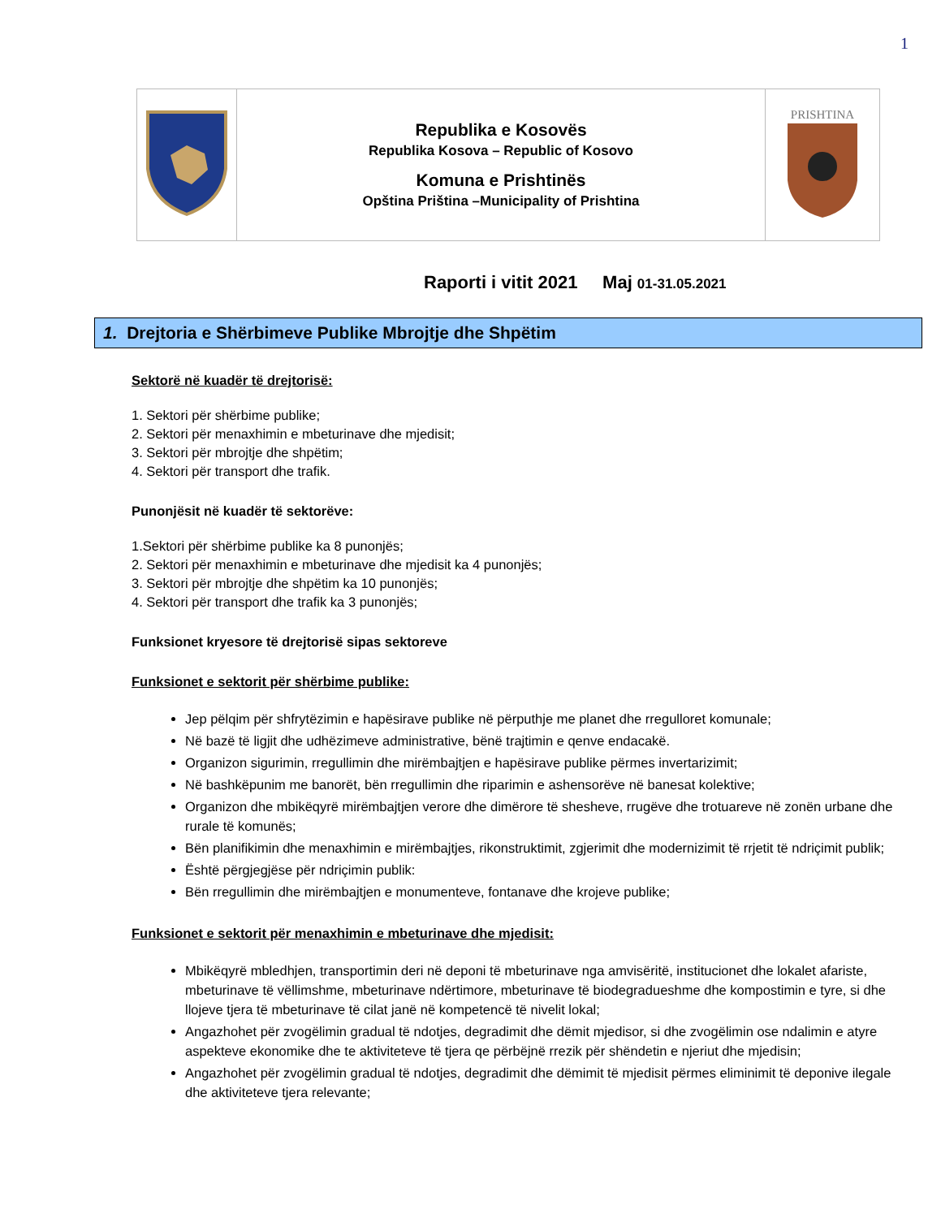1
| | Republika e Kosovës Republika Kosova – Republic of Kosovo Komuna e Prishtinës Opština Priština –Municipality of Prishtina | PRISHTINA |
Raporti i vitit 2021 Maj 01-31.05.2021
1. Drejtoria e Shërbimeve Publike Mbrojtje dhe Shpëtim
Sektorë në kuadër të drejtorisë:
1. Sektori për shërbime publike;
2. Sektori për menaxhimin e mbeturinave dhe mjedisit;
3. Sektori për mbrojtje dhe shpëtim;
4. Sektori për transport dhe trafik.
Punonjësit në kuadër të sektorëve:
1.Sektori për shërbime publike ka 8 punonjës;
2. Sektori për menaxhimin e mbeturinave dhe mjedisit ka 4 punonjës;
3. Sektori për mbrojtje dhe shpëtim ka 10 punonjës;
4. Sektori për transport dhe trafik ka 3 punonjës;
Funksionet kryesore të drejtorisë sipas sektoreve
Funksionet e sektorit për shërbime publike:
Jep pëlqim për shfrytëzimin e hapësirave publike në përputhje me planet dhe rregulloret komunale;
Në bazë të ligjit dhe udhëzimeve administrative, bënë trajtimin e qenve endacakë.
Organizon sigurimin, rregullimin dhe mirëmbajtjen e hapësirave publike përmes invertarizimit;
Në bashkëpunim me banorët, bën rregullimin dhe riparimin e ashensorëve në banesat kolektive;
Organizon dhe mbikëqyrë mirëmbajtjen verore dhe dimërore të shesheve, rrugëve dhe trotuareve në zonën urbane dhe rurale të komunës;
Bën planifikimin dhe menaxhimin e mirëmbajtjes, rikonstruktimit, zgjerimit dhe modernizimit të rrjetit të ndriçimit publik;
Është përgjegjëse për ndriçimin publik:
Bën rregullimin dhe mirëmbajtjen e monumenteve, fontanave dhe krojeve publike;
Funksionet e sektorit për menaxhimin e mbeturinave dhe mjedisit:
Mbikëqyrë mbledhjen, transportimin deri në deponi të mbeturinave nga amvisëritë, institucionet dhe lokalet afariste, mbeturinave të vëllimshme, mbeturinave ndërtimore, mbeturinave të biodegradueshme dhe kompostimin e tyre, si dhe llojeve tjera të mbeturinave të cilat janë në kompetencë të nivelit lokal;
Angazhohet për zvogëlimin gradual të ndotjes, degradimit dhe dëmit mjedisor, si dhe zvogëlimin ose ndalimin e atyre aspekteve ekonomike dhe te aktiviteteve të tjera qe përbëjnë rrezik për shëndetin e njeriut dhe mjedisin;
Angazhohet për zvogëlimin gradual të ndotjes, degradimit dhe dëmimit të mjedisit përmes eliminimit të deponive ilegale dhe aktiviteteve tjera relevante;